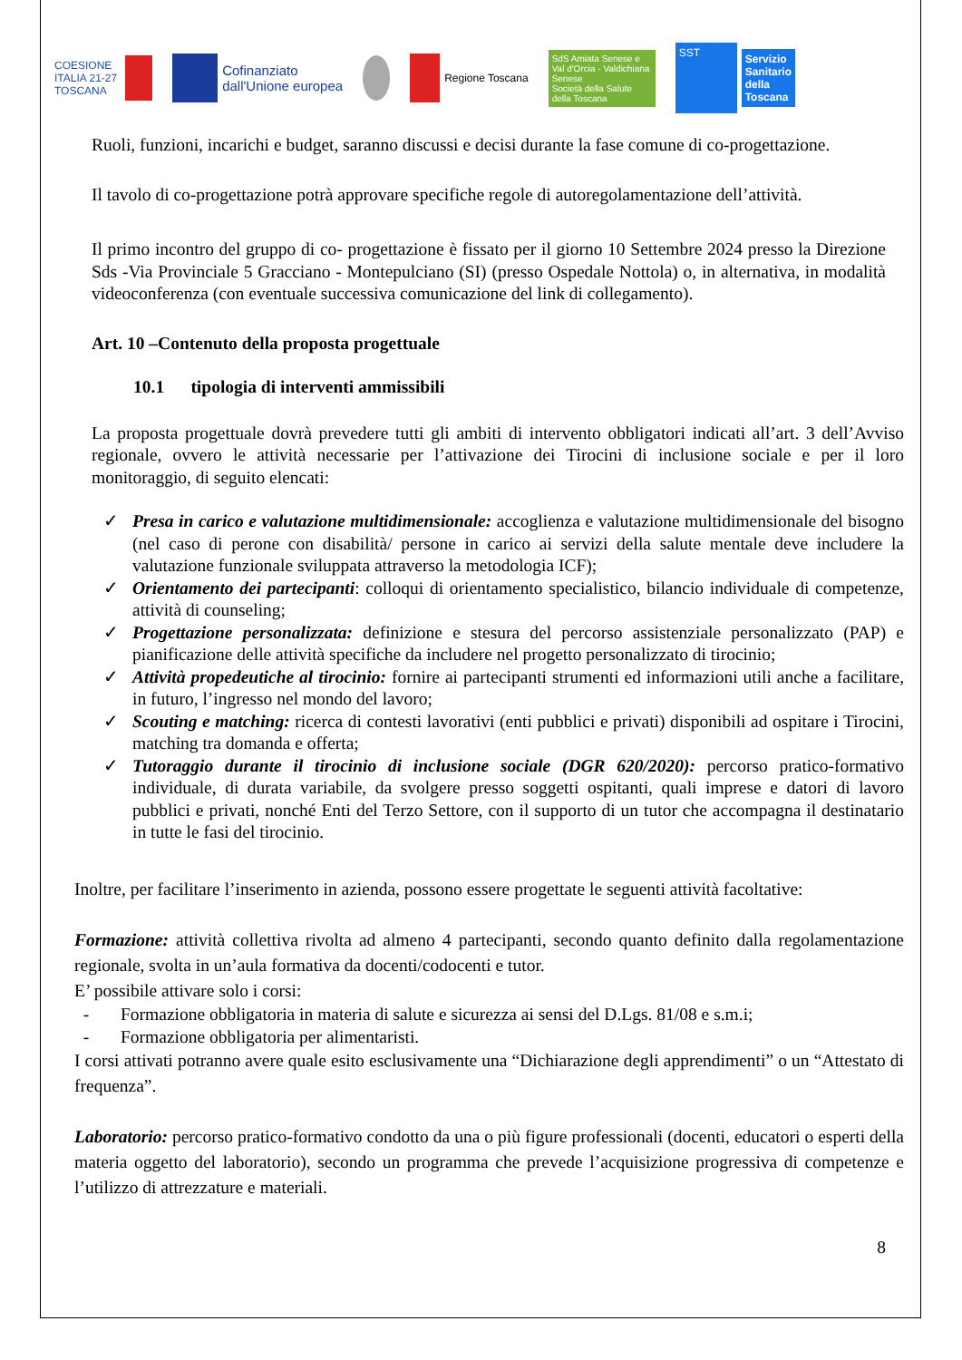COESIONE
ITALIA 21-27
TOSCANA
Cofinanziato
dall'Unione europea
Regione Toscana
SdS Amiata Senese e Val d'Orcia - Valdichiana Senese
Società della Salute della Toscana
SST Servizio
Sanitario
della
Toscana
Ruoli, funzioni, incarichi e budget, saranno discussi e decisi durante la fase comune di co-progettazione.
Il tavolo di co-progettazione potrà approvare specifiche regole di autoregolamentazione dell’attività.
Il primo incontro del gruppo di co- progettazione è fissato per il giorno 10 Settembre 2024 presso la Direzione Sds -Via Provinciale 5 Gracciano - Montepulciano (SI) (presso Ospedale Nottola) o, in alternativa, in modalità videoconferenza (con eventuale successiva comunicazione del link di collegamento).
Art. 10 –Contenuto della proposta progettuale
10.1 tipologia di interventi ammissibili
La proposta progettuale dovrà prevedere tutti gli ambiti di intervento obbligatori indicati all’art. 3 dell’Avviso regionale, ovvero le attività necessarie per l’attivazione dei Tirocini di inclusione sociale e per il loro monitoraggio, di seguito elencati:
✓ Presa in carico e valutazione multidimensionale: accoglienza e valutazione multidimensionale del bisogno (nel caso di perone con disabilità/ persone in carico ai servizi della salute mentale deve includere la valutazione funzionale sviluppata attraverso la metodologia ICF);
✓ Orientamento dei partecipanti: colloqui di orientamento specialistico, bilancio individuale di competenze, attività di counseling;
✓ Progettazione personalizzata: definizione e stesura del percorso assistenziale personalizzato (PAP) e pianificazione delle attività specifiche da includere nel progetto personalizzato di tirocinio;
✓ Attività propedeutiche al tirocinio: fornire ai partecipanti strumenti ed informazioni utili anche a facilitare, in futuro, l’ingresso nel mondo del lavoro;
✓ Scouting e matching: ricerca di contesti lavorativi (enti pubblici e privati) disponibili ad ospitare i Tirocini, matching tra domanda e offerta;
✓ Tutoraggio durante il tirocinio di inclusione sociale (DGR 620/2020): percorso pratico-formativo individuale, di durata variabile, da svolgere presso soggetti ospitanti, quali imprese e datori di lavoro pubblici e privati, nonché Enti del Terzo Settore, con il supporto di un tutor che accompagna il destinatario in tutte le fasi del tirocinio.
Inoltre, per facilitare l’inserimento in azienda, possono essere progettate le seguenti attività facoltative:
Formazione: attività collettiva rivolta ad almeno 4 partecipanti, secondo quanto definito dalla regolamentazione regionale, svolta in un’aula formativa da docenti/codocenti e tutor.
E’ possibile attivare solo i corsi:
- Formazione obbligatoria in materia di salute e sicurezza ai sensi del D.Lgs. 81/08 e s.m.i;
- Formazione obbligatoria per alimentaristi.
I corsi attivati potranno avere quale esito esclusivamente una “Dichiarazione degli apprendimenti” o un “Attestato di frequenza”.
Laboratorio: percorso pratico-formativo condotto da una o più figure professionali (docenti, educatori o esperti della materia oggetto del laboratorio), secondo un programma che prevede l’acquisizione progressiva di competenze e l’utilizzo di attrezzature e materiali.
8